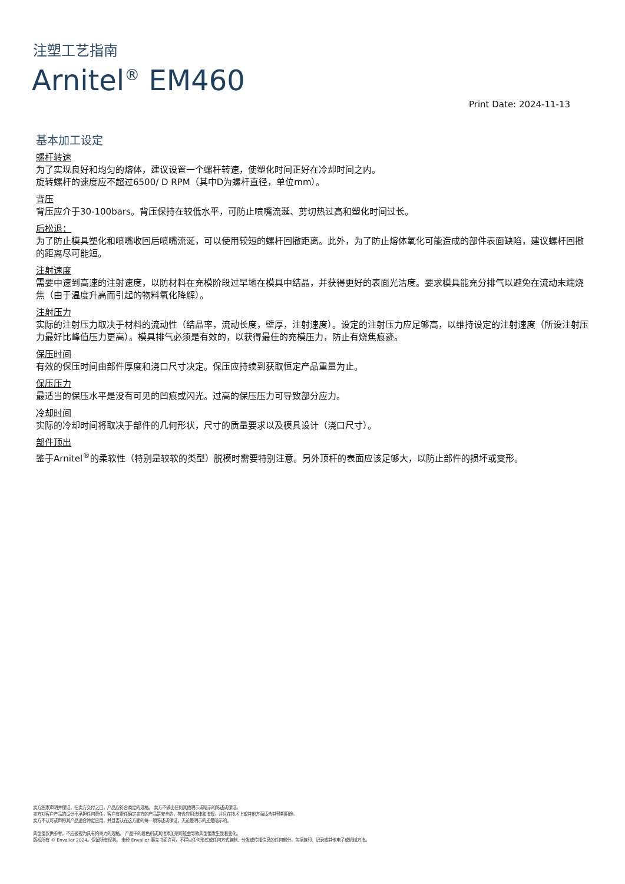注塑工艺指南
Arnitel<sup>®</sup> EM460
Print Date: 2024-11-13
基本加工设定
螺杆转速
为了实现良好和均匀的熔体，建议设置一个螺杆转速，使塑化时间正好在冷却时间之内。
旋转螺杆的速度应不超过6500/ D RPM（其中D为螺杆直径，单位mm）。
背压
背压应介于30-100bars。背压保持在较低水平，可防止喷嘴流涎、剪切热过高和塑化时间过长。
后松退：
为了防止模具塑化和喷嘴收回后喷嘴流涎，可以使用较短的螺杆回撤距离。此外，为了防止熔体氧化可能造成的部件表面缺陷，建议螺杆回撤的距离尽可能短。
注射速度
需要中速到高速的注射速度，以防材料在充模阶段过早地在模具中结晶，并获得更好的表面光洁度。要求模具能充分排气以避免在流动末端烧焦（由于温度升高而引起的物料氧化降解）。
注射压力
实际的注射压力取决于材料的流动性（结晶率，流动长度，壁厚，注射速度）。设定的注射压力应足够高，以维持设定的注射速度（所设注射压力最好比峰值压力更高）。模具排气必须是有效的，以获得最佳的充模压力，防止有烧焦痕迹。
保压时间
有效的保压时间由部件厚度和浇口尺寸决定。保压应持续到获取恒定产品重量为止。
保压压力
最适当的保压水平是没有可见的凹痕或闪光。过高的保压压力可导致部分应力。
冷却时间
实际的冷却时间将取决于部件的几何形状，尺寸的质量要求以及模具设计（浇口尺寸）。
部件顶出
鉴于Arnitel<sup>®</sup>的柔软性（特别是较软的类型）脱模时需要特别注意。另外顶杆的表面应该足够大，以防止部件的损坏或变形。
卖方独家声明并保证，在卖方交付之日，产品应符合商定的规格。 卖方不做出任何其他明示或暗示的陈述或保证。
卖方对客户产品的设计不承担任何责任，客户有责任确定卖方的产品是安全的，符合应用法律和法规，并且在技术上或其他方面适合其预期用途。
卖方不认可或声称其产品适合特定应用，并且否认在这方面的每一项陈述或保证，无论是明示的还是暗示的。
典型值仅供参考，不应被视为具有约束力的规格。 产品中的着色剂或其他添加剂可能会导致典型值发生显着变化。
版权所有 © Envalior 2024。保留所有权利。 未经 Envalior 事先书面许可，不得以任何形式或任何方式复制、分发或传播信息的任何部分，包括复印、记录或其他电子或机械方法。